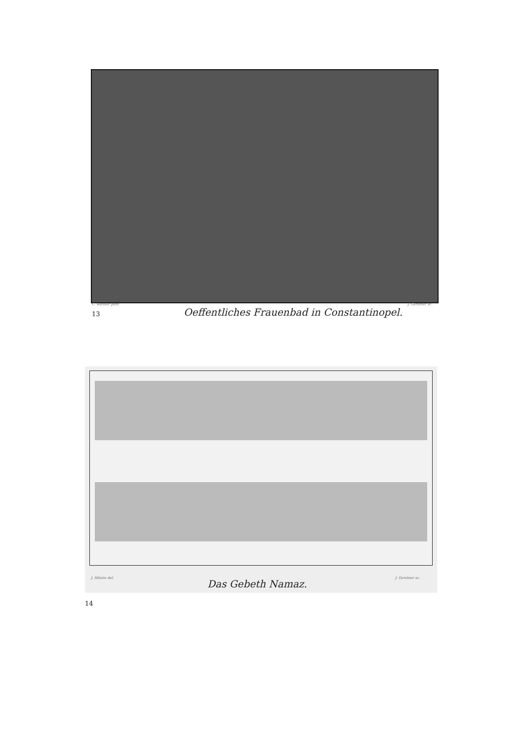C. Barbier pinx. J. Gerstner sc.
13
Oeffentliches Frauenbad in Constantinopel.
J. Hilaire del. J. Gerstner sc.
Das Gebeth Namaz.
14